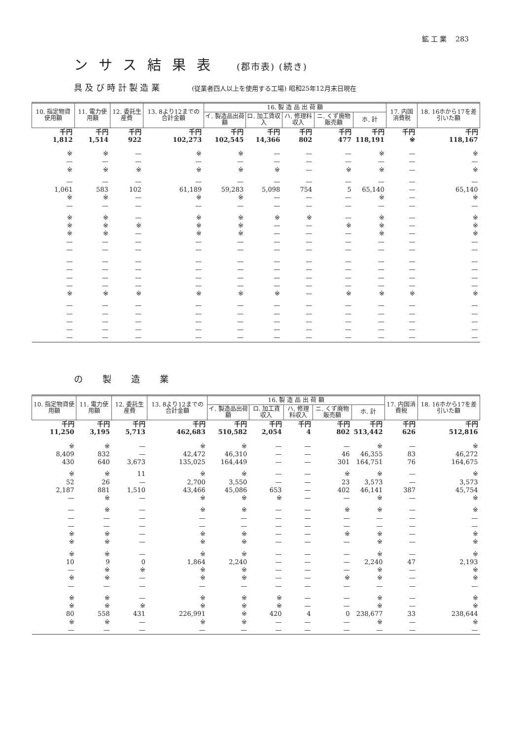鉱 工 業 283
ンサス結果表 (郡市表) (続き)
具 及 び 時 計 製 造 業 (従業者四人以上を使用する工場) 昭和25年12月末日現在
| 10. 指定物資使用額 | 11. 電力使用額 | 12. 委託生産費 | 13. 8より12までの合計金額 | 16. 製 造 品 出 荷 額 | | | | | 17. 内国消費税 | 18. 16ホから17を差引いた額 |
| --- | --- | --- | --- | --- | --- | --- | --- | --- | --- | --- |
| | | | | イ. 製造品出荷額 | ロ. 加工賃収入 | ハ. 修理料収入 | ニ. くず廃物販売額 | ホ. 計 | | |
| 千円 1,812 | 千円 1,514 | 千円 922 | 千円 102,273 | 千円 102,545 | 千円 14,366 | 千円 802 | 千円 477 | 千円 118,191 | 千円 ※ | 千円 118,167 |
| ※ | ※ | — | ※ | ※ | — | — | — | ※ | — | ※ |
| — | — | — | — | — | — | — | — | — | — | — |
| ※ | ※ | ※ | ※ | ※ | ※ | — | ※ | ※ | — | ※ |
| — | — | — | — | — | — | — | — | — | — | — |
| 1,061 | 583 | 102 | 61,189 | 59,283 | 5,098 | 754 | 5 | 65,140 | — | 65,140 |
| ※ | ※ | — | ※ | ※ | — | — | — | ※ | — | ※ |
| — | — | — | — | — | — | — | — | — | — | — |
| ※ | ※ | — | ※ | ※ | ※ | ※ | — | ※ | — | ※ |
| ※ | ※ | ※ | ※ | ※ | — | — | ※ | ※ | — | ※ |
| ※ | ※ | — | ※ | ※ | — | — | — | ※ | — | ※ |
| — | — | — | — | — | — | — | — | — | — | — |
| — | — | — | — | — | — | — | — | — | — | — |
| — | — | — | — | — | — | — | — | — | — | — |
| — | — | — | — | — | — | — | — | — | — | — |
| — | — | — | — | — | — | — | — | — | — | — |
| — | — | — | — | — | — | — | — | — | — | — |
| ※ | ※ | ※ | ※ | ※ | ※ | — | ※ | ※ | ※ | ※ |
| — | — | — | — | — | — | — | — | — | — | — |
| — | — | — | — | — | — | — | — | — | — | — |
| — | — | — | — | — | — | — | — | — | — | — |
| — | — | — | — | — | — | — | — | — | — | — |
| — | — | — | — | — | — | — | — | — | — | — |
の製造業
| 10. 指定物資使用額 | 11. 電力使用額 | 12. 委託生産費 | 13. 8より12までの合計金額 | 16. 製 造 品 出 荷 額 | | | | | 17. 内国消費税 | 18. 16ホから17を差引いた額 |
| --- | --- | --- | --- | --- | --- | --- | --- | --- | --- | --- |
| | | | | イ. 製造品出荷額 | ロ. 加工賃収入 | ハ. 修理料収入 | ニ. くず廃物販売額 | ホ. 計 | | |
| 千円 11,250 | 千円 3,195 | 千円 5,713 | 千円 462,683 | 千円 510,582 | 千円 2,054 | 千円 4 | 千円 802 | 千円 513,442 | 千円 626 | 千円 512,816 |
| ※ | ※ | — | ※ | ※ | — | — | — | ※ | — | ※ |
| 8,409 | 832 | — | 42,472 | 46,310 | — | — | 46 | 46,355 | 83 | 46,272 |
| 430 | 640 | 3,673 | 135,025 | 164,449 | — | — | 301 | 164,751 | 76 | 164,675 |
| ※ | ※ | 11 | ※ | ※ | — | — | ※ | ※ | — | ※ |
| 52 | 26 | — | 2,700 | 3,550 | — | — | 23 | 3,573 | — | 3,573 |
| 2,187 | 881 | 1,510 | 43,466 | 45,086 | 653 | — | 402 | 46,141 | 387 | 45,754 |
| — | ※ | — | ※ | ※ | ※ | — | — | ※ | — | ※ |
| — | ※ | — | ※ | ※ | — | — | ※ | ※ | — | ※ |
| — | — | — | — | — | — | — | — | — | — | — |
| — | — | — | — | — | — | — | — | — | — | — |
| ※ | ※ | — | ※ | ※ | — | — | ※ | ※ | — | ※ |
| ※ | ※ | — | ※ | ※ | — | — | — | ※ | — | ※ |
| ※ | ※ | — | ※ | ※ | — | — | — | ※ | — | ※ |
| 10 | 9 | 0 | 1,864 | 2,240 | — | — | — | 2,240 | 47 | 2,193 |
| — | ※ | ※ | ※ | ※ | — | — | — | ※ | — | ※ |
| ※ | ※ | — | ※ | ※ | — | — | ※ | ※ | — | ※ |
| — | — | — | — | — | — | — | — | — | — | — |
| ※ | ※ | — | ※ | ※ | ※ | — | — | ※ | — | ※ |
| ※ | ※ | ※ | ※ | ※ | ※ | — | — | ※ | — | ※ |
| 80 | 558 | 431 | 226,991 | ※ | 420 | 4 | 0 | 238,677 | 33 | 238,644 |
| ※ | ※ | — | ※ | ※ | — | — | — | ※ | — | ※ |
| — | — | — | — | — | — | — | — | — | — | — |